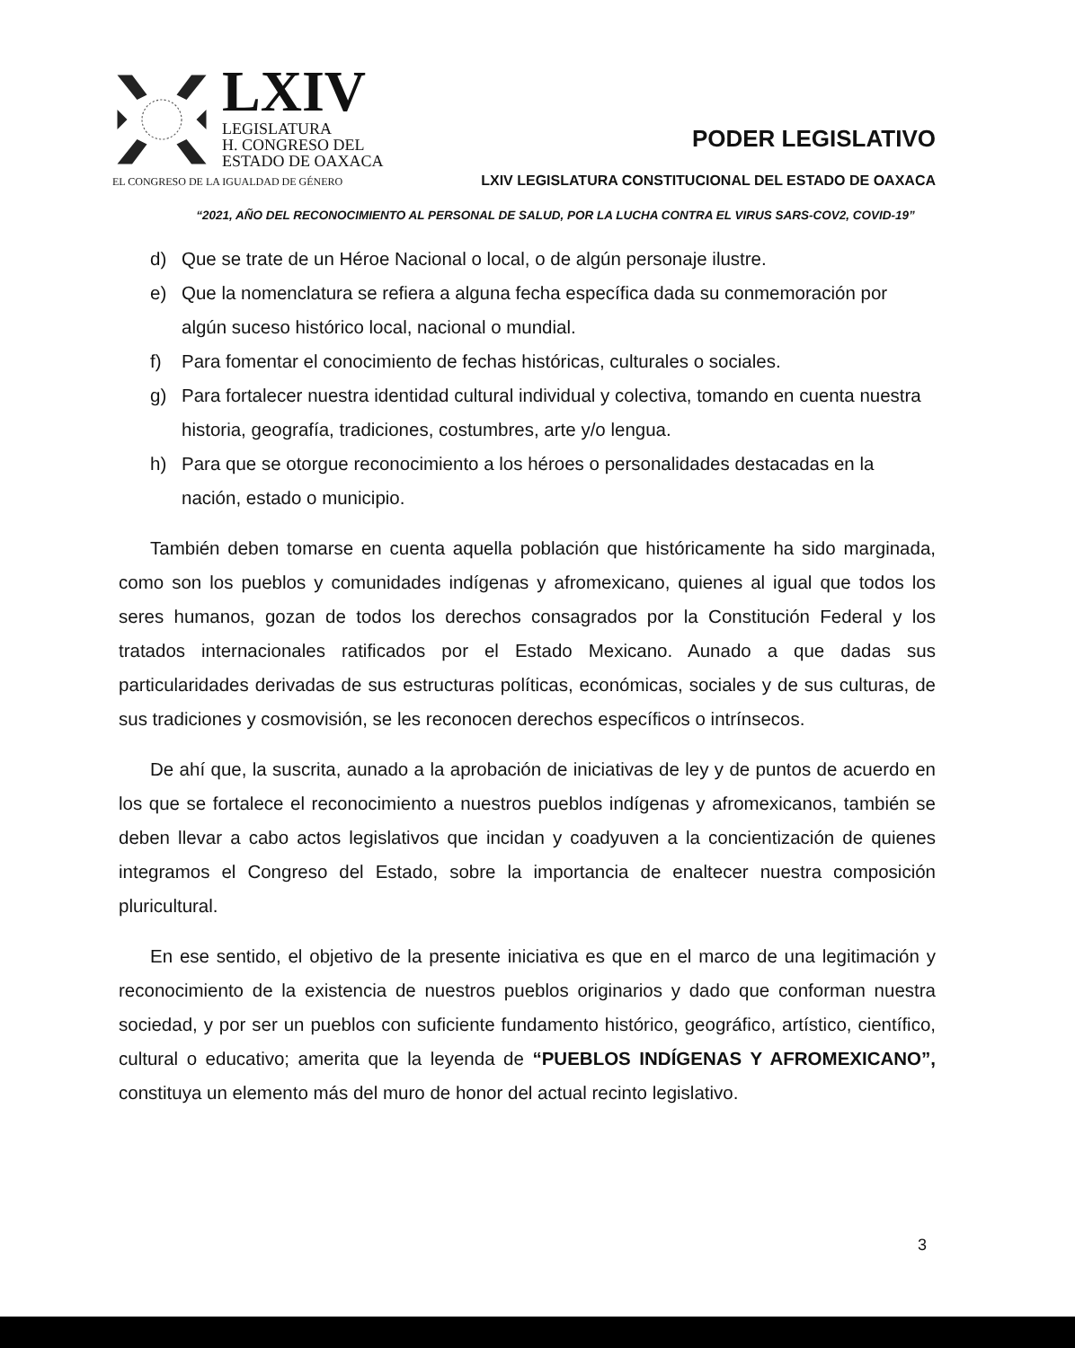LXIV
LEGISLATURA
H. CONGRESO DEL
ESTADO DE OAXACA
PODER LEGISLATIVO
EL CONGRESO DE LA IGUALDAD DE GÉNERO LXIV LEGISLATURA CONSTITUCIONAL DEL ESTADO DE OAXACA
“2021, AÑO DEL RECONOCIMIENTO AL PERSONAL DE SALUD, POR LA LUCHA CONTRA EL VIRUS SARS-COV2, COVID-19”
d) Que se trate de un Héroe Nacional o local, o de algún personaje ilustre.
e) Que la nomenclatura se refiera a alguna fecha específica dada su conmemoración por algún suceso histórico local, nacional o mundial.
f) Para fomentar el conocimiento de fechas históricas, culturales o sociales.
g) Para fortalecer nuestra identidad cultural individual y colectiva, tomando en cuenta nuestra historia, geografía, tradiciones, costumbres, arte y/o lengua.
h) Para que se otorgue reconocimiento a los héroes o personalidades destacadas en la nación, estado o municipio.
También deben tomarse en cuenta aquella población que históricamente ha sido marginada, como son los pueblos y comunidades indígenas y afromexicano, quienes al igual que todos los seres humanos, gozan de todos los derechos consagrados por la Constitución Federal y los tratados internacionales ratificados por el Estado Mexicano. Aunado a que dadas sus particularidades derivadas de sus estructuras políticas, económicas, sociales y de sus culturas, de sus tradiciones y cosmovisión, se les reconocen derechos específicos o intrínsecos.
De ahí que, la suscrita, aunado a la aprobación de iniciativas de ley y de puntos de acuerdo en los que se fortalece el reconocimiento a nuestros pueblos indígenas y afromexicanos, también se deben llevar a cabo actos legislativos que incidan y coadyuven a la concientización de quienes integramos el Congreso del Estado, sobre la importancia de enaltecer nuestra composición pluricultural.
En ese sentido, el objetivo de la presente iniciativa es que en el marco de una legitimación y reconocimiento de la existencia de nuestros pueblos originarios y dado que conforman nuestra sociedad, y por ser un pueblos con suficiente fundamento histórico, geográfico, artístico, científico, cultural o educativo; amerita que la leyenda de “PUEBLOS INDÍGENAS Y AFROMEXICANO”, constituya un elemento más del muro de honor del actual recinto legislativo.
3